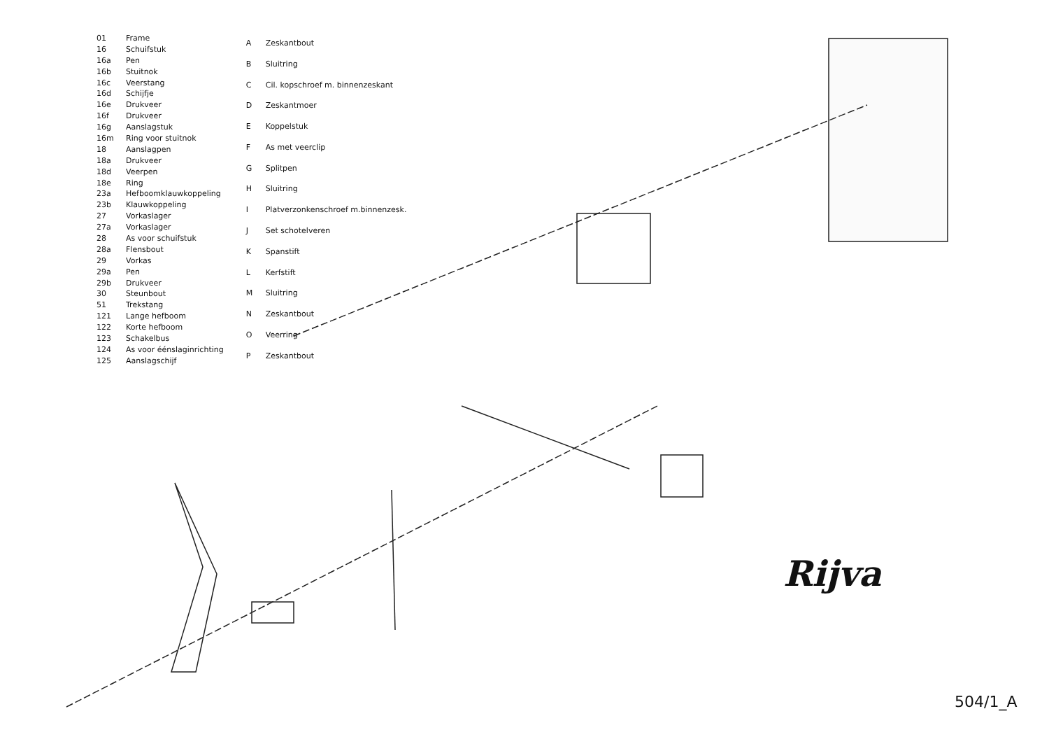| 01 | Frame |
| 16 | Schuifstuk |
| 16a | Pen |
| 16b | Stuitnok |
| 16c | Veerstang |
| 16d | Schijfje |
| 16e | Drukveer |
| 16f | Drukveer |
| 16g | Aanslagstuk |
| 16m | Ring voor stuitnok |
| 18 | Aanslagpen |
| 18a | Drukveer |
| 18d | Veerpen |
| 18e | Ring |
| 23a | Hefboomklauwkoppeling |
| 23b | Klauwkoppeling |
| 27 | Vorkaslager |
| 27a | Vorkaslager |
| 28 | As voor schuifstuk |
| 28a | Flensbout |
| 29 | Vorkas |
| 29a | Pen |
| 29b | Drukveer |
| 30 | Steunbout |
| 51 | Trekstang |
| 121 | Lange hefboom |
| 122 | Korte hefboom |
| 123 | Schakelbus |
| 124 | As voor éénslaginrichting |
| 125 | Aanslagschijf |
| A | Zeskantbout |
| B | Sluitring |
| C | Cil. kopschroef m. binnenzeskant |
| D | Zeskantmoer |
| E | Koppelstuk |
| F | As met veerclip |
| G | Splitpen |
| H | Sluitring |
| I | Platverzonkenschroef m.binnenzesk. |
| J | Set schotelveren |
| K | Spanstift |
| L | Kerfstift |
| M | Sluitring |
| N | Zeskantbout |
| O | Veerring |
| P | Zeskantbout |
Rijva
504/1_A